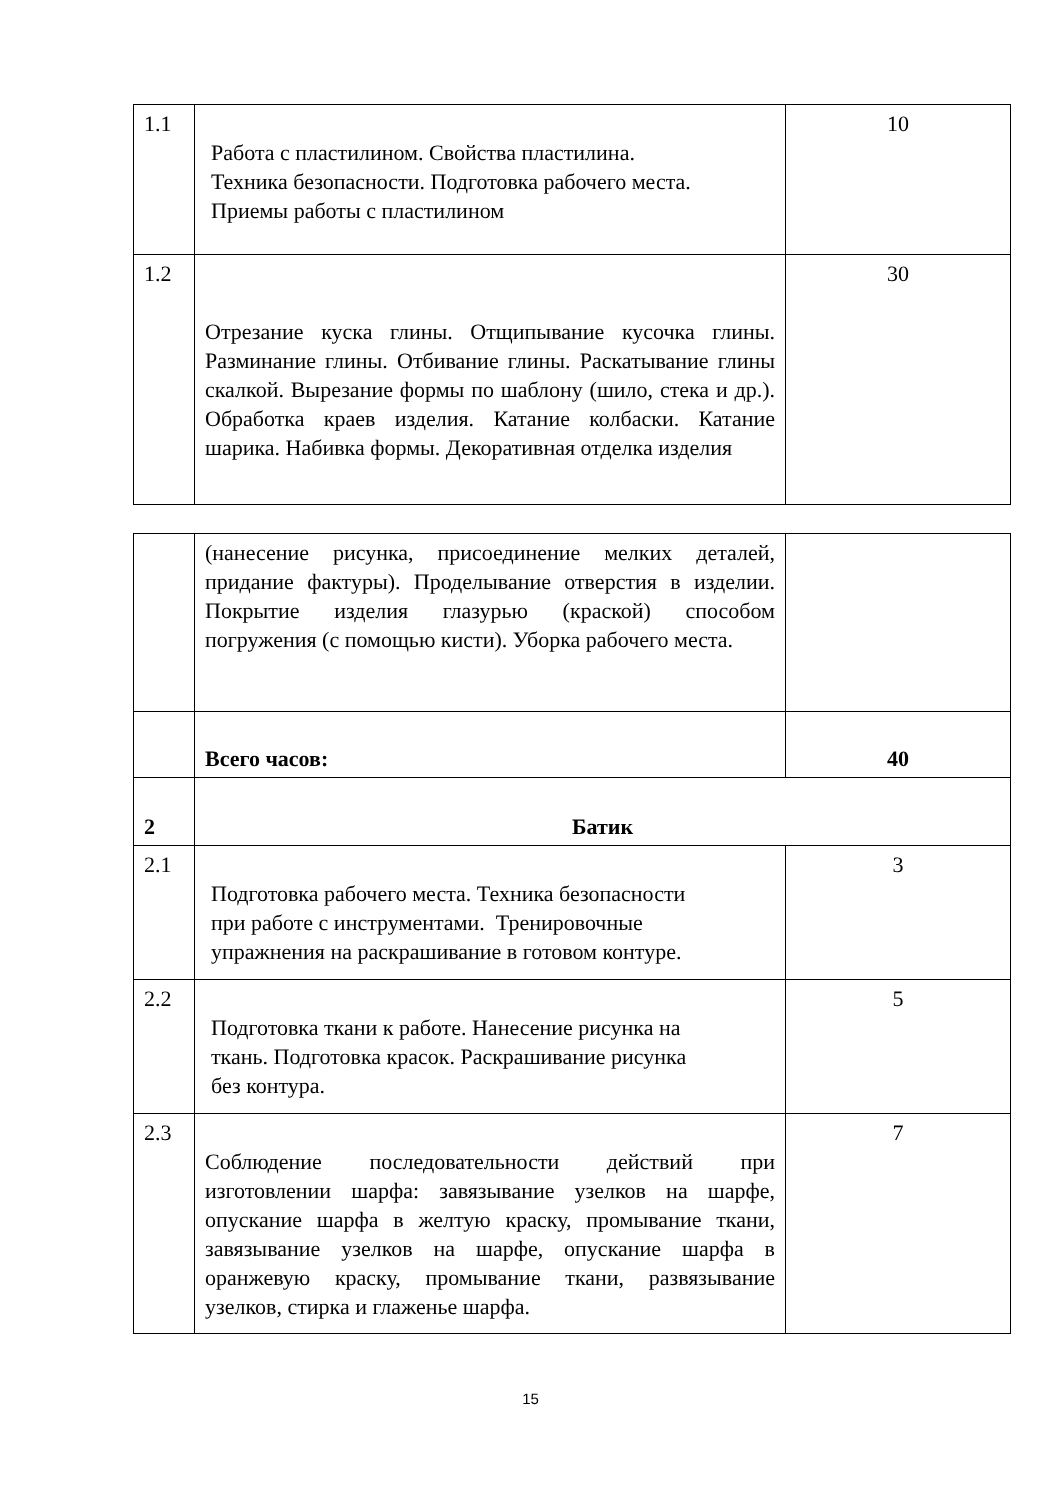| 1.1 | Работа с пластилином. Свойства пластилина. Техника безопасности. Подготовка рабочего места. Приемы работы с пластилином | 10 |
| 1.2 | Отрезание куска глины. Отщипывание кусочка глины. Разминание глины. Отбивание глины. Раскатывание глины скалкой. Вырезание формы по шаблону (шило, стека и др.). Обработка краев изделия. Катание колбаски. Катание шарика. Набивка формы. Декоративная отделка изделия | 30 |
| | (нанесение рисунка, присоединение мелких деталей, придание фактуры). Проделывание отверстия в изделии. Покрытие изделия глазурью (краской) способом погружения (с помощью кисти). Уборка рабочего места. | |
| | Всего часов: | 40 |
| 2 | Батик | |
| 2.1 | Подготовка рабочего места. Техника безопасности при работе с инструментами. Тренировочные упражнения на раскрашивание в готовом контуре. | 3 |
| 2.2 | Подготовка ткани к работе. Нанесение рисунка на ткань. Подготовка красок. Раскрашивание рисунка без контура. | 5 |
| 2.3 | Соблюдение последовательности действий при изготовлении шарфа: завязывание узелков на шарфе, опускание шарфа в желтую краску, промывание ткани, завязывание узелков на шарфе, опускание шарфа в оранжевую краску, промывание ткани, развязывание узелков, стирка и глаженье шарфа. | 7 |
15